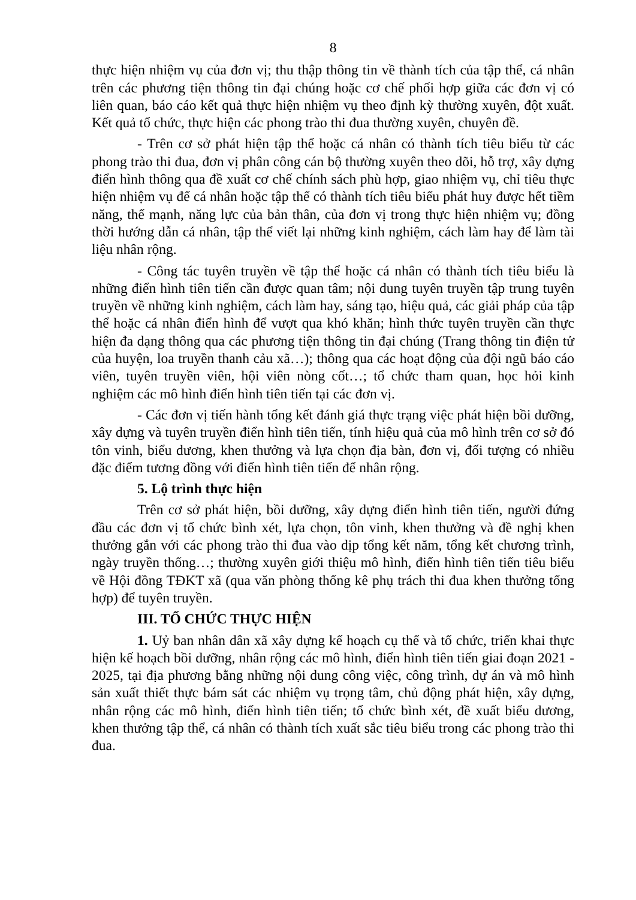8
thực hiện nhiệm vụ của đơn vị; thu thập thông tin về thành tích của tập thể, cá nhân trên các phương tiện thông tin đại chúng hoặc cơ chế phối hợp giữa các đơn vị có liên quan, báo cáo kết quả thực hiện nhiệm vụ theo định kỳ thường xuyên, đột xuất. Kết quả tổ chức, thực hiện các phong trào thi đua thường xuyên, chuyên đề.
- Trên cơ sở phát hiện tập thể hoặc cá nhân có thành tích tiêu biểu từ các phong trào thi đua, đơn vị phân công cán bộ thường xuyên theo dõi, hỗ trợ, xây dựng điển hình thông qua đề xuất cơ chế chính sách phù hợp, giao nhiệm vụ, chỉ tiêu thực hiện nhiệm vụ để cá nhân hoặc tập thể có thành tích tiêu biểu phát huy được hết tiềm năng, thế mạnh, năng lực của bản thân, của đơn vị trong thực hiện nhiệm vụ; đồng thời hướng dẫn cá nhân, tập thể viết lại những kinh nghiệm, cách làm hay để làm tài liệu nhân rộng.
- Công tác tuyên truyền về tập thể hoặc cá nhân có thành tích tiêu biểu là những điển hình tiên tiến cần được quan tâm; nội dung tuyên truyền tập trung tuyên truyền về những kinh nghiệm, cách làm hay, sáng tạo, hiệu quả, các giải pháp của tập thể hoặc cá nhân điển hình để vượt qua khó khăn; hình thức tuyên truyền cần thực hiện đa dạng thông qua các phương tiện thông tin đại chúng (Trang thông tin điện tử của huyện, loa truyền thanh cảu xã…); thông qua các hoạt động của đội ngũ báo cáo viên, tuyên truyền viên, hội viên nòng cốt…; tổ chức tham quan, học hỏi kinh nghiệm các mô hình điển hình tiên tiến tại các đơn vị.
- Các đơn vị tiến hành tổng kết đánh giá thực trạng việc phát hiện bồi dưỡng, xây dựng và tuyên truyền điển hình tiên tiến, tính hiệu quả của mô hình trên cơ sở đó tôn vinh, biểu dương, khen thưởng và lựa chọn địa bàn, đơn vị, đối tượng có nhiều đặc điểm tương đồng với điển hình tiên tiến để nhân rộng.
5. Lộ trình thực hiện
Trên cơ sở phát hiện, bồi dưỡng, xây dựng điển hình tiên tiến, người đứng đầu các đơn vị tổ chức bình xét, lựa chọn, tôn vinh, khen thưởng và đề nghị khen thưởng gắn với các phong trào thi đua vào dịp tổng kết năm, tổng kết chương trình, ngày truyền thống…; thường xuyên giới thiệu mô hình, điển hình tiên tiến tiêu biểu về Hội đồng TĐKT xã (qua văn phòng thống kê phụ trách thi đua khen thưởng tổng hợp) để tuyên truyền.
III. TỔ CHỨC THỰC HIỆN
1. Uỷ ban nhân dân xã xây dựng kế hoạch cụ thể và tổ chức, triển khai thực hiện kế hoạch bồi dưỡng, nhân rộng các mô hình, điển hình tiên tiến giai đoạn 2021 - 2025, tại địa phương bằng những nội dung công việc, công trình, dự án và mô hình sản xuất thiết thực bám sát các nhiệm vụ trọng tâm, chủ động phát hiện, xây dựng, nhân rộng các mô hình, điển hình tiên tiến; tổ chức bình xét, đề xuất biểu dương, khen thưởng tập thể, cá nhân có thành tích xuất sắc tiêu biểu trong các phong trào thi đua.